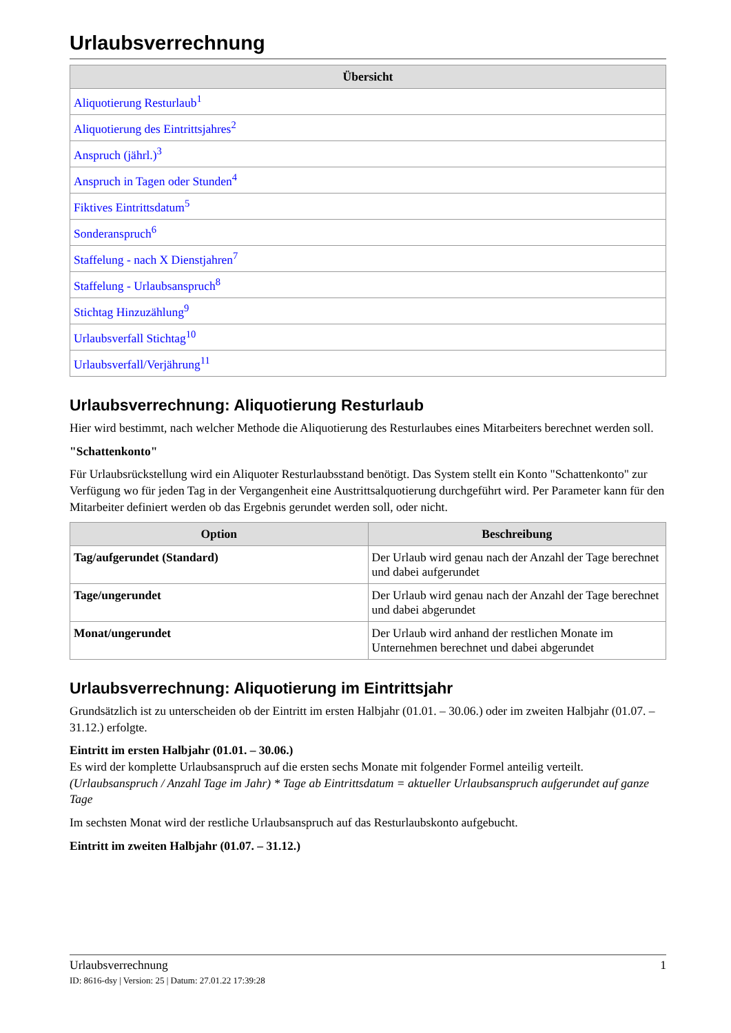Urlaubsverrechnung
| Übersicht |
| --- |
| Aliquotierung Resturlaub<sup>1</sup> |
| Aliquotierung des Eintrittsjahres<sup>2</sup> |
| Anspruch (jährl.)<sup>3</sup> |
| Anspruch in Tagen oder Stunden<sup>4</sup> |
| Fiktives Eintrittsdatum<sup>5</sup> |
| Sonderanspruch<sup>6</sup> |
| Staffelung - nach X Dienstjahren<sup>7</sup> |
| Staffelung - Urlaubsanspruch<sup>8</sup> |
| Stichtag Hinzuzählung<sup>9</sup> |
| Urlaubsverfall Stichtag<sup>10</sup> |
| Urlaubsverfall/Verjährung<sup>11</sup> |
Urlaubsverrechnung: Aliquotierung Resturlaub
Hier wird bestimmt, nach welcher Methode die Aliquotierung des Resturlaubes eines Mitarbeiters berechnet werden soll.
"Schattenkonto"
Für Urlaubsrückstellung wird ein Aliquoter Resturlaubsstand benötigt. Das System stellt ein Konto "Schattenkonto" zur Verfügung wo für jeden Tag in der Vergangenheit eine Austrittsalquotierung durchgeführt wird. Per Parameter kann für den Mitarbeiter definiert werden ob das Ergebnis gerundet werden soll, oder nicht.
| Option | Beschreibung |
| --- | --- |
| Tag/aufgerundet (Standard) | Der Urlaub wird genau nach der Anzahl der Tage berechnet und dabei aufgerundet |
| Tage/ungerundet | Der Urlaub wird genau nach der Anzahl der Tage berechnet und dabei abgerundet |
| Monat/ungerundet | Der Urlaub wird anhand der restlichen Monate im Unternehmen berechnet und dabei abgerundet |
Urlaubsverrechnung: Aliquotierung im Eintrittsjahr
Grundsätzlich ist zu unterscheiden ob der Eintritt im ersten Halbjahr (01.01. – 30.06.) oder im zweiten Halbjahr (01.07. – 31.12.) erfolgte.
Eintritt im ersten Halbjahr (01.01. – 30.06.)
Es wird der komplette Urlaubsanspruch auf die ersten sechs Monate mit folgender Formel anteilig verteilt.
(Urlaubsanspruch / Anzahl Tage im Jahr) * Tage ab Eintrittsdatum = aktueller Urlaubsanspruch aufgerundet auf ganze Tage
Im sechsten Monat wird der restliche Urlaubsanspruch auf das Resturlaubskonto aufgebucht.
Eintritt im zweiten Halbjahr (01.07. – 31.12.)
1 Urlaubsverrechnung
ID: 8616-dsy | Version: 25 | Datum: 27.01.22 17:39:28